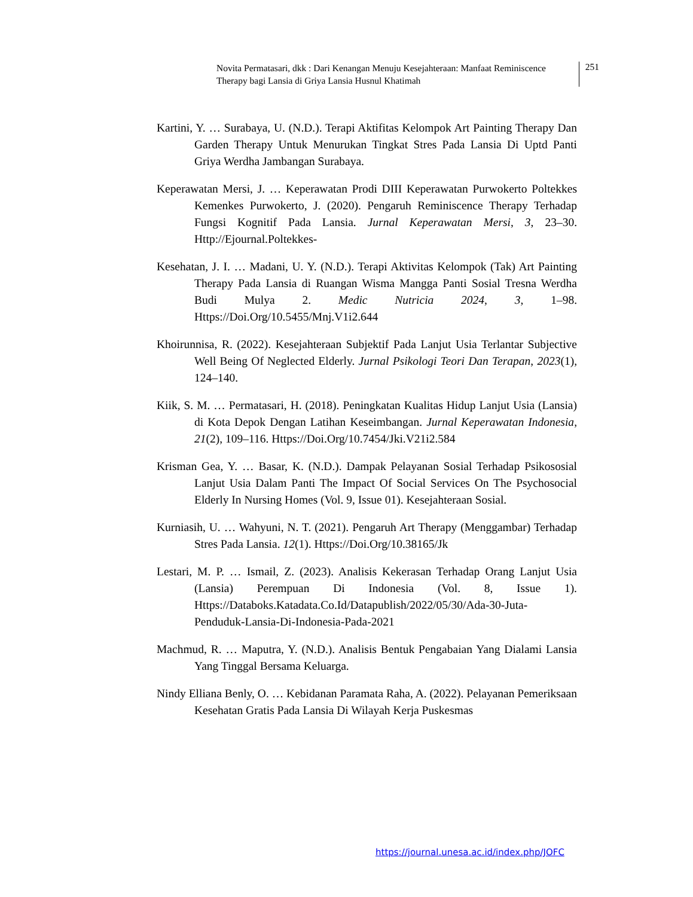Novita Permatasari, dkk : Dari Kenangan Menuju Kesejahteraan: Manfaat Reminiscence Therapy bagi Lansia di Griya Lansia Husnul Khatimah
251
Kartini, Y. … Surabaya, U. (N.D.). Terapi Aktifitas Kelompok Art Painting Therapy Dan Garden Therapy Untuk Menurukan Tingkat Stres Pada Lansia Di Uptd Panti Griya Werdha Jambangan Surabaya.
Keperawatan Mersi, J. … Keperawatan Prodi DIII Keperawatan Purwokerto Poltekkes Kemenkes Purwokerto, J. (2020). Pengaruh Reminiscence Therapy Terhadap Fungsi Kognitif Pada Lansia. Jurnal Keperawatan Mersi, 3, 23–30. Http://Ejournal.Poltekkes-
Kesehatan, J. I. … Madani, U. Y. (N.D.). Terapi Aktivitas Kelompok (Tak) Art Painting Therapy Pada Lansia di Ruangan Wisma Mangga Panti Sosial Tresna Werdha Budi Mulya 2. Medic Nutricia 2024, 3, 1–98. Https://Doi.Org/10.5455/Mnj.V1i2.644
Khoirunnisa, R. (2022). Kesejahteraan Subjektif Pada Lanjut Usia Terlantar Subjective Well Being Of Neglected Elderly. Jurnal Psikologi Teori Dan Terapan, 2023(1), 124–140.
Kiik, S. M. … Permatasari, H. (2018). Peningkatan Kualitas Hidup Lanjut Usia (Lansia) di Kota Depok Dengan Latihan Keseimbangan. Jurnal Keperawatan Indonesia, 21(2), 109–116. Https://Doi.Org/10.7454/Jki.V21i2.584
Krisman Gea, Y. … Basar, K. (N.D.). Dampak Pelayanan Sosial Terhadap Psikososial Lanjut Usia Dalam Panti The Impact Of Social Services On The Psychosocial Elderly In Nursing Homes (Vol. 9, Issue 01). Kesejahteraan Sosial.
Kurniasih, U. … Wahyuni, N. T. (2021). Pengaruh Art Therapy (Menggambar) Terhadap Stres Pada Lansia. 12(1). Https://Doi.Org/10.38165/Jk
Lestari, M. P. … Ismail, Z. (2023). Analisis Kekerasan Terhadap Orang Lanjut Usia (Lansia) Perempuan Di Indonesia (Vol. 8, Issue 1). Https://Databoks.Katadata.Co.Id/Datapublish/2022/05/30/Ada-30-Juta-Penduduk-Lansia-Di-Indonesia-Pada-2021
Machmud, R. … Maputra, Y. (N.D.). Analisis Bentuk Pengabaian Yang Dialami Lansia Yang Tinggal Bersama Keluarga.
Nindy Elliana Benly, O. … Kebidanan Paramata Raha, A. (2022). Pelayanan Pemeriksaan Kesehatan Gratis Pada Lansia Di Wilayah Kerja Puskesmas
https://journal.unesa.ac.id/index.php/JOFC